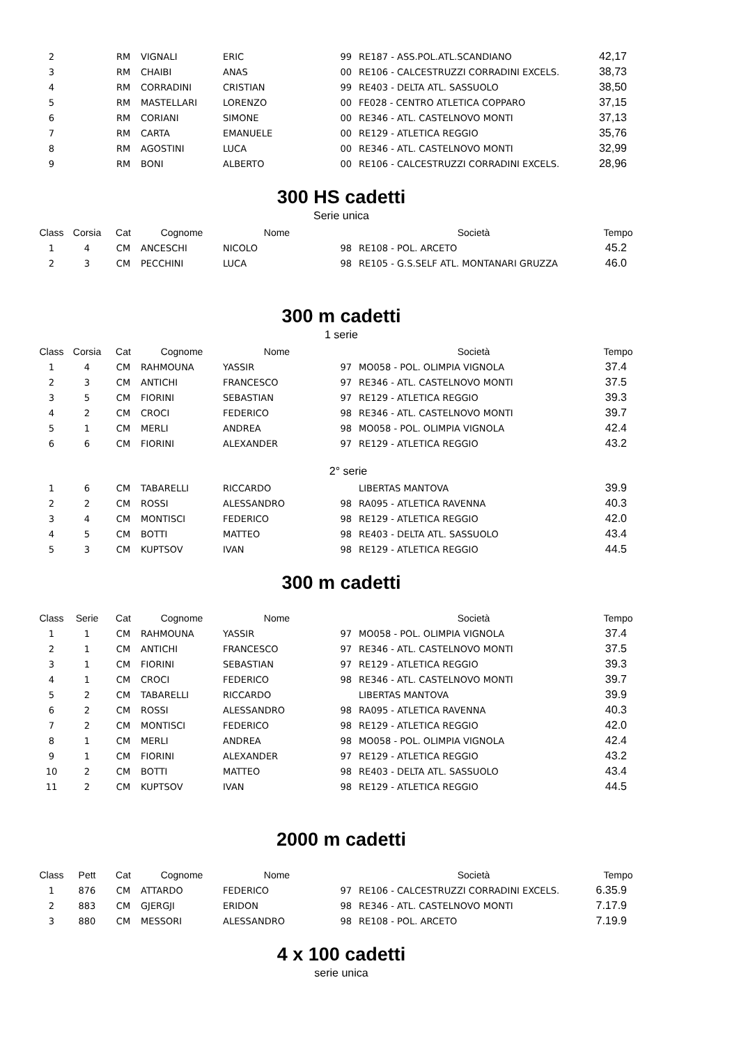| 2 | | RM | VIGNALI | ERIC | 99 | RE187 - ASS.POL.ATL.SCANDIANO | 42,17 |
| 3 | | RM | CHAIBI | ANAS | 00 | RE106 - CALCESTRUZZI CORRADINI EXCELS. | 38,73 |
| 4 | | RM | CORRADINI | CRISTIAN | 99 | RE403 - DELTA ATL. SASSUOLO | 38,50 |
| 5 | | RM | MASTELLARI | LORENZO | 00 | FE028 - CENTRO ATLETICA COPPARO | 37,15 |
| 6 | | RM | CORIANI | SIMONE | 00 | RE346 - ATL. CASTELNOVO MONTI | 37,13 |
| 7 | | RM | CARTA | EMANUELE | 00 | RE129 - ATLETICA REGGIO | 35,76 |
| 8 | | RM | AGOSTINI | LUCA | 00 | RE346 - ATL. CASTELNOVO MONTI | 32,99 |
| 9 | | RM | BONI | ALBERTO | 00 | RE106 - CALCESTRUZZI CORRADINI EXCELS. | 28,96 |
300 HS cadetti
Serie unica
| Class | Corsia | Cat | Cognome | Nome | | Società | Tempo |
| --- | --- | --- | --- | --- | --- | --- | --- |
| 1 | 4 | CM | ANCESCHI | NICOLO | 98 | RE108 - POL. ARCETO | 45.2 |
| 2 | 3 | CM | PECCHINI | LUCA | 98 | RE105 - G.S.SELF ATL. MONTANARI GRUZZA | 46.0 |
300 m cadetti
1 serie
| Class | Corsia | Cat | Cognome | Nome | | Società | Tempo |
| --- | --- | --- | --- | --- | --- | --- | --- |
| 1 | 4 | CM | RAHMOUNA | YASSIR | 97 | MO058 - POL. OLIMPIA VIGNOLA | 37.4 |
| 2 | 3 | CM | ANTICHI | FRANCESCO | 97 | RE346 - ATL. CASTELNOVO MONTI | 37.5 |
| 3 | 5 | CM | FIORINI | SEBASTIAN | 97 | RE129 - ATLETICA REGGIO | 39.3 |
| 4 | 2 | CM | CROCI | FEDERICO | 98 | RE346 - ATL. CASTELNOVO MONTI | 39.7 |
| 5 | 1 | CM | MERLI | ANDREA | 98 | MO058 - POL. OLIMPIA VIGNOLA | 42.4 |
| 6 | 6 | CM | FIORINI | ALEXANDER | 97 | RE129 - ATLETICA REGGIO | 43.2 |
2° serie
| 1 | 6 | CM | TABARELLI | RICCARDO | | LIBERTAS MANTOVA | 39.9 |
| 2 | 2 | CM | ROSSI | ALESSANDRO | 98 | RA095 - ATLETICA RAVENNA | 40.3 |
| 3 | 4 | CM | MONTISCI | FEDERICO | 98 | RE129 - ATLETICA REGGIO | 42.0 |
| 4 | 5 | CM | BOTTI | MATTEO | 98 | RE403 - DELTA ATL. SASSUOLO | 43.4 |
| 5 | 3 | CM | KUPTSOV | IVAN | 98 | RE129 - ATLETICA REGGIO | 44.5 |
300 m cadetti
| Class | Serie | Cat | Cognome | Nome | | Società | Tempo |
| --- | --- | --- | --- | --- | --- | --- | --- |
| 1 | 1 | CM | RAHMOUNA | YASSIR | 97 | MO058 - POL. OLIMPIA VIGNOLA | 37.4 |
| 2 | 1 | CM | ANTICHI | FRANCESCO | 97 | RE346 - ATL. CASTELNOVO MONTI | 37.5 |
| 3 | 1 | CM | FIORINI | SEBASTIAN | 97 | RE129 - ATLETICA REGGIO | 39.3 |
| 4 | 1 | CM | CROCI | FEDERICO | 98 | RE346 - ATL. CASTELNOVO MONTI | 39.7 |
| 5 | 2 | CM | TABARELLI | RICCARDO | | LIBERTAS MANTOVA | 39.9 |
| 6 | 2 | CM | ROSSI | ALESSANDRO | 98 | RA095 - ATLETICA RAVENNA | 40.3 |
| 7 | 2 | CM | MONTISCI | FEDERICO | 98 | RE129 - ATLETICA REGGIO | 42.0 |
| 8 | 1 | CM | MERLI | ANDREA | 98 | MO058 - POL. OLIMPIA VIGNOLA | 42.4 |
| 9 | 1 | CM | FIORINI | ALEXANDER | 97 | RE129 - ATLETICA REGGIO | 43.2 |
| 10 | 2 | CM | BOTTI | MATTEO | 98 | RE403 - DELTA ATL. SASSUOLO | 43.4 |
| 11 | 2 | CM | KUPTSOV | IVAN | 98 | RE129 - ATLETICA REGGIO | 44.5 |
2000 m cadetti
| Class | Pett | Cat | Cognome | Nome | | Società | Tempo |
| --- | --- | --- | --- | --- | --- | --- | --- |
| 1 | 876 | CM | ATTARDO | FEDERICO | 97 | RE106 - CALCESTRUZZI CORRADINI EXCELS. | 6.35.9 |
| 2 | 883 | CM | GJERGJI | ERIDON | 98 | RE346 - ATL. CASTELNOVO MONTI | 7.17.9 |
| 3 | 880 | CM | MESSORI | ALESSANDRO | 98 | RE108 - POL. ARCETO | 7.19.9 |
4 x 100 cadetti
serie unica